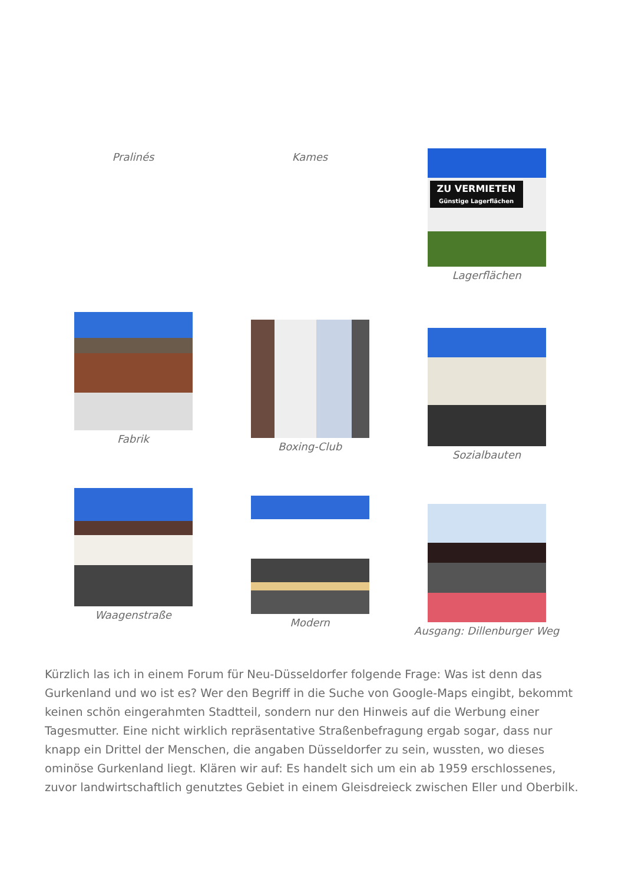Pralinés
Kames
ZU VERMIETEN
Günstige Lagerflächen
Lagerflächen
Fabrik
Boxing-Club
Sozialbauten
Waagenstraße
Modern
Ausgang: Dillenburger Weg
Kürzlich las ich in einem Forum für Neu-Düsseldorfer folgende Frage: Was ist denn das Gurkenland und wo ist es? Wer den Begriff in die Suche von Google-Maps eingibt, bekommt keinen schön eingerahmten Stadtteil, sondern nur den Hinweis auf die Werbung einer Tagesmutter. Eine nicht wirklich repräsentative Straßenbefragung ergab sogar, dass nur knapp ein Drittel der Menschen, die angaben Düsseldorfer zu sein, wussten, wo dieses ominöse Gurkenland liegt. Klären wir auf: Es handelt sich um ein ab 1959 erschlossenes, zuvor landwirtschaftlich genutztes Gebiet in einem Gleisdreieck zwischen Eller und Oberbilk.